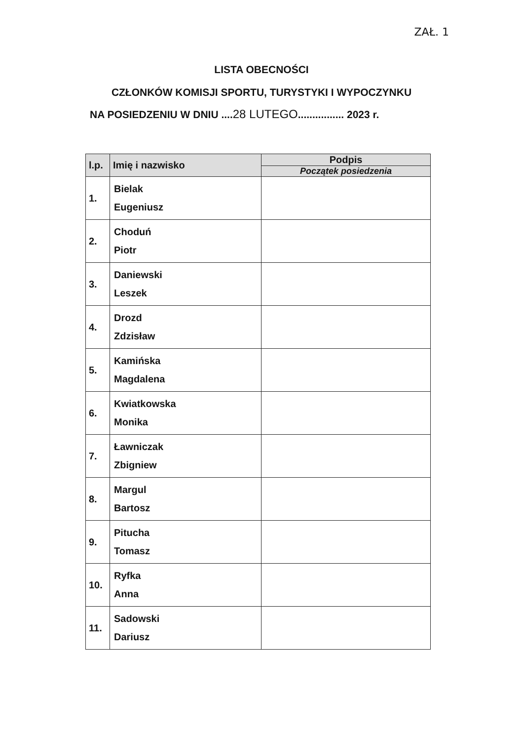ZAŁ. 1
LISTA OBECNOŚCI
CZŁONKÓW KOMISJI SPORTU, TURYSTYKI I WYPOCZYNKU
NA POSIEDZENIU W DNIU ....28 LUTEGO................ 2023 r.
| l.p. | Imię i nazwisko | Podpis Początek posiedzenia |
| --- | --- | --- |
| 1. | Bielak Eugeniusz | |
| 2. | Choduń Piotr | |
| 3. | Daniewski Leszek | |
| 4. | Drozd Zdzisław | |
| 5. | Kamińska Magdalena | |
| 6. | Kwiatkowska Monika | |
| 7. | Ławniczak Zbigniew | |
| 8. | Margul Bartosz | |
| 9. | Pitucha Tomasz | |
| 10. | Ryfka Anna | |
| 11. | Sadowski Dariusz | |